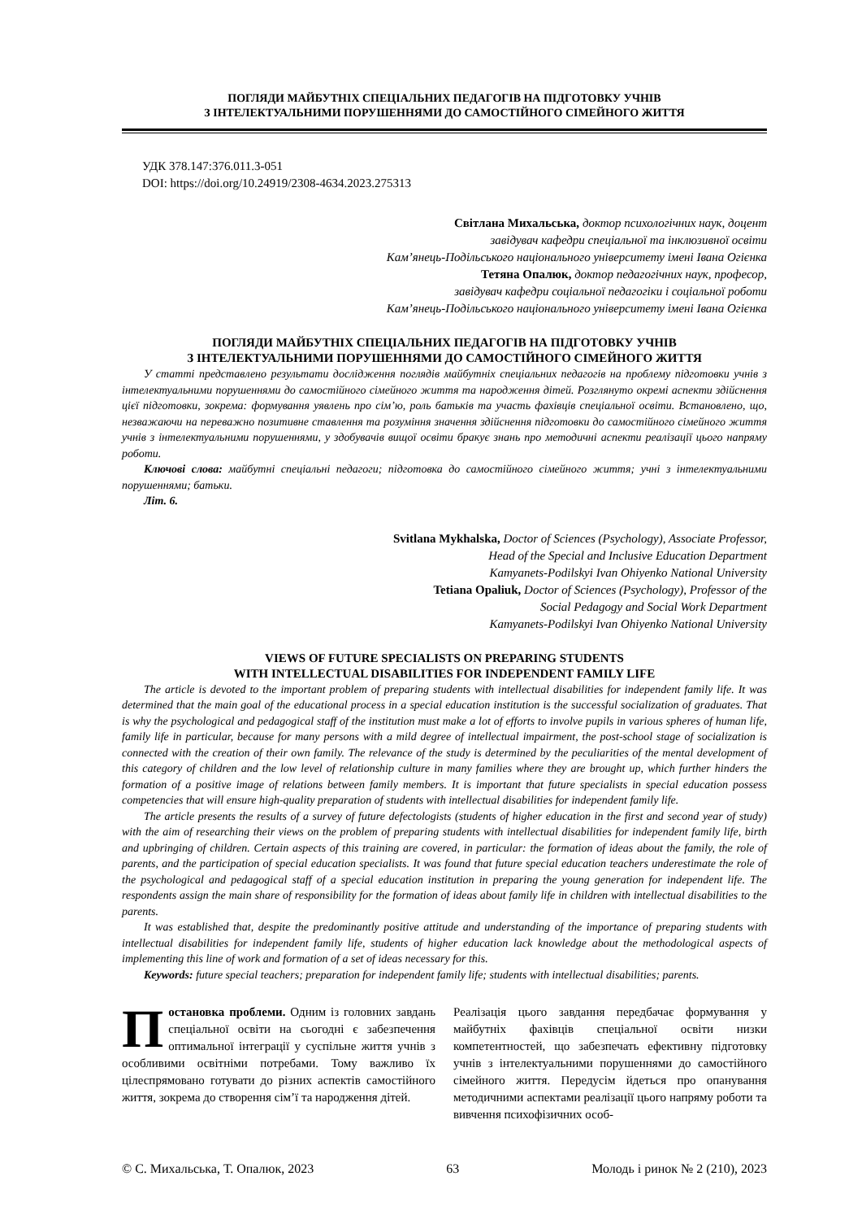ПОГЛЯДИ МАЙБУТНІХ СПЕЦІАЛЬНИХ ПЕДАГОГІВ НА ПІДГОТОВКУ УЧНІВ
З ІНТЕЛЕКТУАЛЬНИМИ ПОРУШЕННЯМИ ДО САМОСТІЙНОГО СІМЕЙНОГО ЖИТТЯ
УДК 378.147:376.011.3-051
DOI: https://doi.org/10.24919/2308-4634.2023.275313
Світлана Михальська, доктор психологічних наук, доцент
завідувач кафедри спеціальної та інклюзивної освіти
Кам’янець-Подільського національного університету імені Івана Огієнка
Тетяна Опалюк, доктор педагогічних наук, професор,
завідувач кафедри соціальної педагогіки і соціальної роботи
Кам’янець-Подільського національного університету імені Івана Огієнка
ПОГЛЯДИ МАЙБУТНІХ СПЕЦІАЛЬНИХ ПЕДАГОГІВ НА ПІДГОТОВКУ УЧНІВ
З ІНТЕЛЕКТУАЛЬНИМИ ПОРУШЕННЯМИ ДО САМОСТІЙНОГО СІМЕЙНОГО ЖИТТЯ
У статті представлено результати дослідження поглядів майбутніх спеціальних педагогів на проблему підготовки учнів з інтелектуальними порушеннями до самостійного сімейного життя та народження дітей. Розглянуто окремі аспекти здійснення цієї підготовки, зокрема: формування уявлень про сім’ю, роль батьків та участь фахівців спеціальної освіти. Встановлено, що, незважаючи на переважно позитивне ставлення та розуміння значення здійснення підготовки до самостійного сімейного життя учнів з інтелектуальними порушеннями, у здобувачів вищої освіти бракує знань про методичні аспекти реалізації цього напряму роботи.
Ключові слова: майбутні спеціальні педагоги; підготовка до самостійного сімейного життя; учні з інтелектуальними порушеннями; батьки.
Літ. 6.
Svitlana Mykhalska, Doctor of Sciences (Psychology), Associate Professor,
Head of the Special and Inclusive Education Department
Kamyanets-Podilskyi Ivan Ohiyenko National University
Tetiana Opaliuk, Doctor of Sciences (Psychology), Professor of the
Social Pedagogy and Social Work Department
Kamyanets-Podilskyi Ivan Ohiyenko National University
VIEWS OF FUTURE SPECIALISTS ON PREPARING STUDENTS
WITH INTELLECTUAL DISABILITIES FOR INDEPENDENT FAMILY LIFE
The article is devoted to the important problem of preparing students with intellectual disabilities for independent family life. It was determined that the main goal of the educational process in a special education institution is the successful socialization of graduates. That is why the psychological and pedagogical staff of the institution must make a lot of efforts to involve pupils in various spheres of human life, family life in particular, because for many persons with a mild degree of intellectual impairment, the post-school stage of socialization is connected with the creation of their own family. The relevance of the study is determined by the peculiarities of the mental development of this category of children and the low level of relationship culture in many families where they are brought up, which further hinders the formation of a positive image of relations between family members. It is important that future specialists in special education possess competencies that will ensure high-quality preparation of students with intellectual disabilities for independent family life.
The article presents the results of a survey of future defectologists (students of higher education in the first and second year of study) with the aim of researching their views on the problem of preparing students with intellectual disabilities for independent family life, birth and upbringing of children. Certain aspects of this training are covered, in particular: the formation of ideas about the family, the role of parents, and the participation of special education specialists. It was found that future special education teachers underestimate the role of the psychological and pedagogical staff of a special education institution in preparing the young generation for independent life. The respondents assign the main share of responsibility for the formation of ideas about family life in children with intellectual disabilities to the parents.
It was established that, despite the predominantly positive attitude and understanding of the importance of preparing students with intellectual disabilities for independent family life, students of higher education lack knowledge about the methodological aspects of implementing this line of work and formation of a set of ideas necessary for this.
Keywords: future special teachers; preparation for independent family life; students with intellectual disabilities; parents.
Постановка проблеми. Одним із головних завдань спеціальної освіти на сьогодні є забезпечення оптимальної інтеграції у суспільне життя учнів з особливими освітніми потребами. Тому важливо їх цілеспрямовано готувати до різних аспектів самостійного життя, зокрема до створення сім’ї та народження дітей.
Реалізація цього завдання передбачає формування у майбутніх фахівців спеціальної освіти низки компетентностей, що забезпечать ефективну підготовку учнів з інтелектуальними порушеннями до самостійного сімейного життя. Передусім йдеться про опанування методичними аспектами реалізації цього напряму роботи та вивчення психофізичних особ-
© С. Михальська, Т. Опалюк, 2023 63 Молодь і ринок № 2 (210), 2023